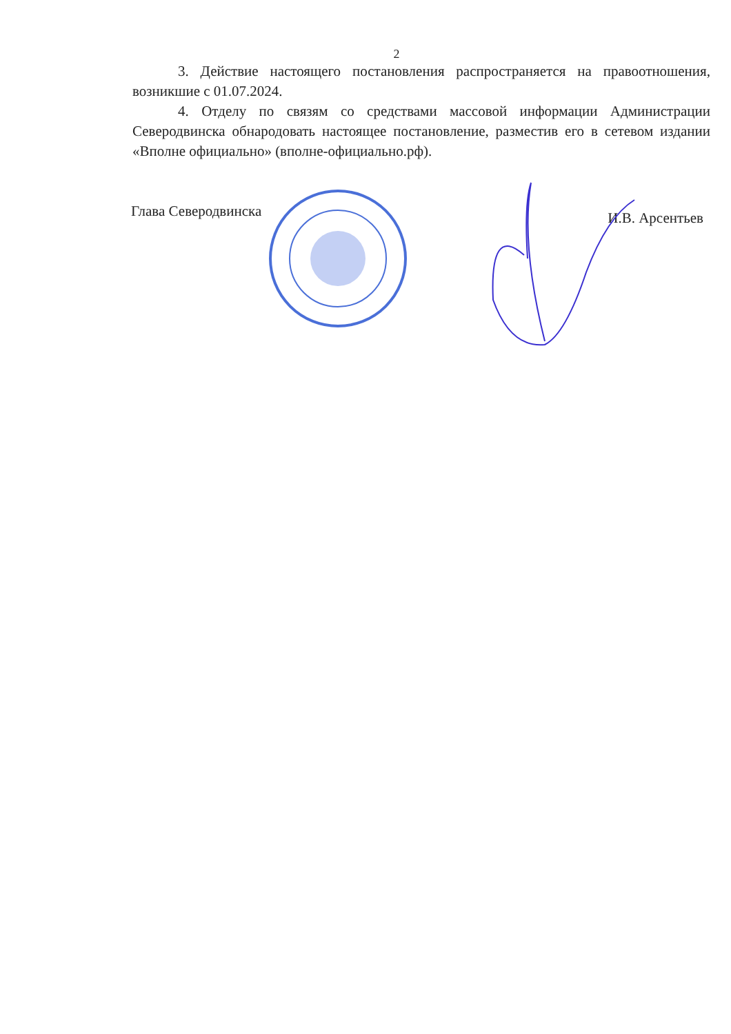2
3. Действие настоящего постановления распространяется на правоотношения, возникшие с 01.07.2024.
4. Отделу по связям со средствами массовой информации Администрации Северодвинска обнародовать настоящее постановление, разместив его в сетевом издании «Вполне официально» (вполне-официально.рф).
Глава Северодвинска И.В. Арсентьев